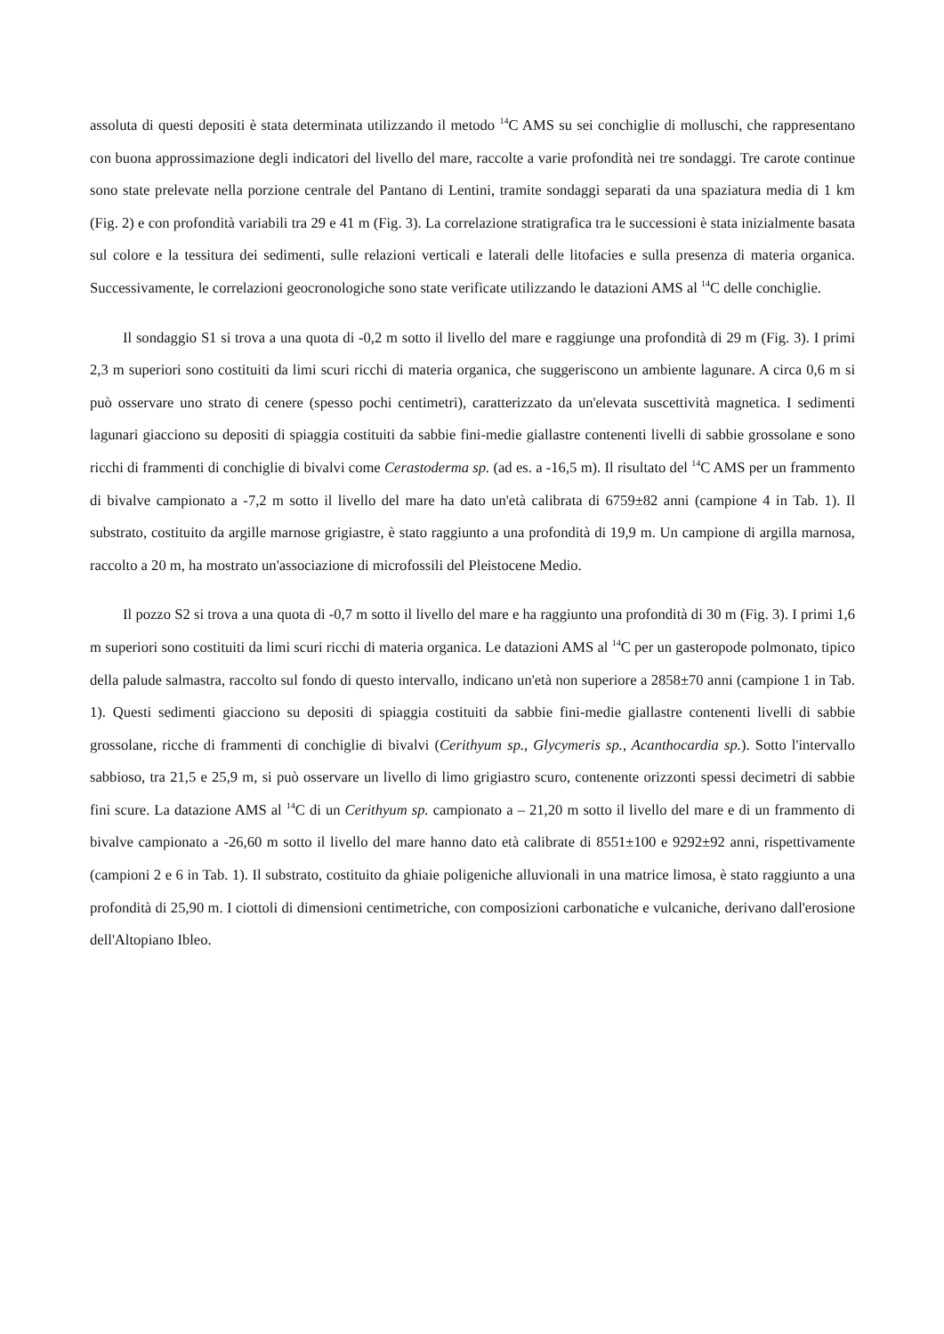assoluta di questi depositi è stata determinata utilizzando il metodo <sup>14</sup>C AMS su sei conchiglie di molluschi, che rappresentano con buona approssimazione degli indicatori del livello del mare, raccolte a varie profondità nei tre sondaggi. Tre carote continue sono state prelevate nella porzione centrale del Pantano di Lentini, tramite sondaggi separati da una spaziatura media di 1 km (Fig. 2) e con profondità variabili tra 29 e 41 m (Fig. 3). La correlazione stratigrafica tra le successioni è stata inizialmente basata sul colore e la tessitura dei sedimenti, sulle relazioni verticali e laterali delle litofacies e sulla presenza di materia organica. Successivamente, le correlazioni geocronologiche sono state verificate utilizzando le datazioni AMS al <sup>14</sup>C delle conchiglie.
Il sondaggio S1 si trova a una quota di -0,2 m sotto il livello del mare e raggiunge una profondità di 29 m (Fig. 3). I primi 2,3 m superiori sono costituiti da limi scuri ricchi di materia organica, che suggeriscono un ambiente lagunare. A circa 0,6 m si può osservare uno strato di cenere (spesso pochi centimetri), caratterizzato da un'elevata suscettività magnetica. I sedimenti lagunari giacciono su depositi di spiaggia costituiti da sabbie fini-medie giallastre contenenti livelli di sabbie grossolane e sono ricchi di frammenti di conchiglie di bivalvi come Cerastoderma sp. (ad es. a -16,5 m). Il risultato del <sup>14</sup>C AMS per un frammento di bivalve campionato a -7,2 m sotto il livello del mare ha dato un'età calibrata di 6759±82 anni (campione 4 in Tab. 1). Il substrato, costituito da argille marnose grigiastre, è stato raggiunto a una profondità di 19,9 m. Un campione di argilla marnosa, raccolto a 20 m, ha mostrato un'associazione di microfossili del Pleistocene Medio.
Il pozzo S2 si trova a una quota di -0,7 m sotto il livello del mare e ha raggiunto una profondità di 30 m (Fig. 3). I primi 1,6 m superiori sono costituiti da limi scuri ricchi di materia organica. Le datazioni AMS al <sup>14</sup>C per un gasteropode polmonato, tipico della palude salmastra, raccolto sul fondo di questo intervallo, indicano un'età non superiore a 2858±70 anni (campione 1 in Tab. 1). Questi sedimenti giacciono su depositi di spiaggia costituiti da sabbie fini-medie giallastre contenenti livelli di sabbie grossolane, ricche di frammenti di conchiglie di bivalvi (Cerithyum sp., Glycymeris sp., Acanthocardia sp.). Sotto l'intervallo sabbioso, tra 21,5 e 25,9 m, si può osservare un livello di limo grigiastro scuro, contenente orizzonti spessi decimetri di sabbie fini scure. La datazione AMS al <sup>14</sup>C di un Cerithyum sp. campionato a – 21,20 m sotto il livello del mare e di un frammento di bivalve campionato a -26,60 m sotto il livello del mare hanno dato età calibrate di 8551±100 e 9292±92 anni, rispettivamente (campioni 2 e 6 in Tab. 1). Il substrato, costituito da ghiaie poligeniche alluvionali in una matrice limosa, è stato raggiunto a una profondità di 25,90 m. I ciottoli di dimensioni centimetriche, con composizioni carbonatiche e vulcaniche, derivano dall'erosione dell'Altopiano Ibleo.